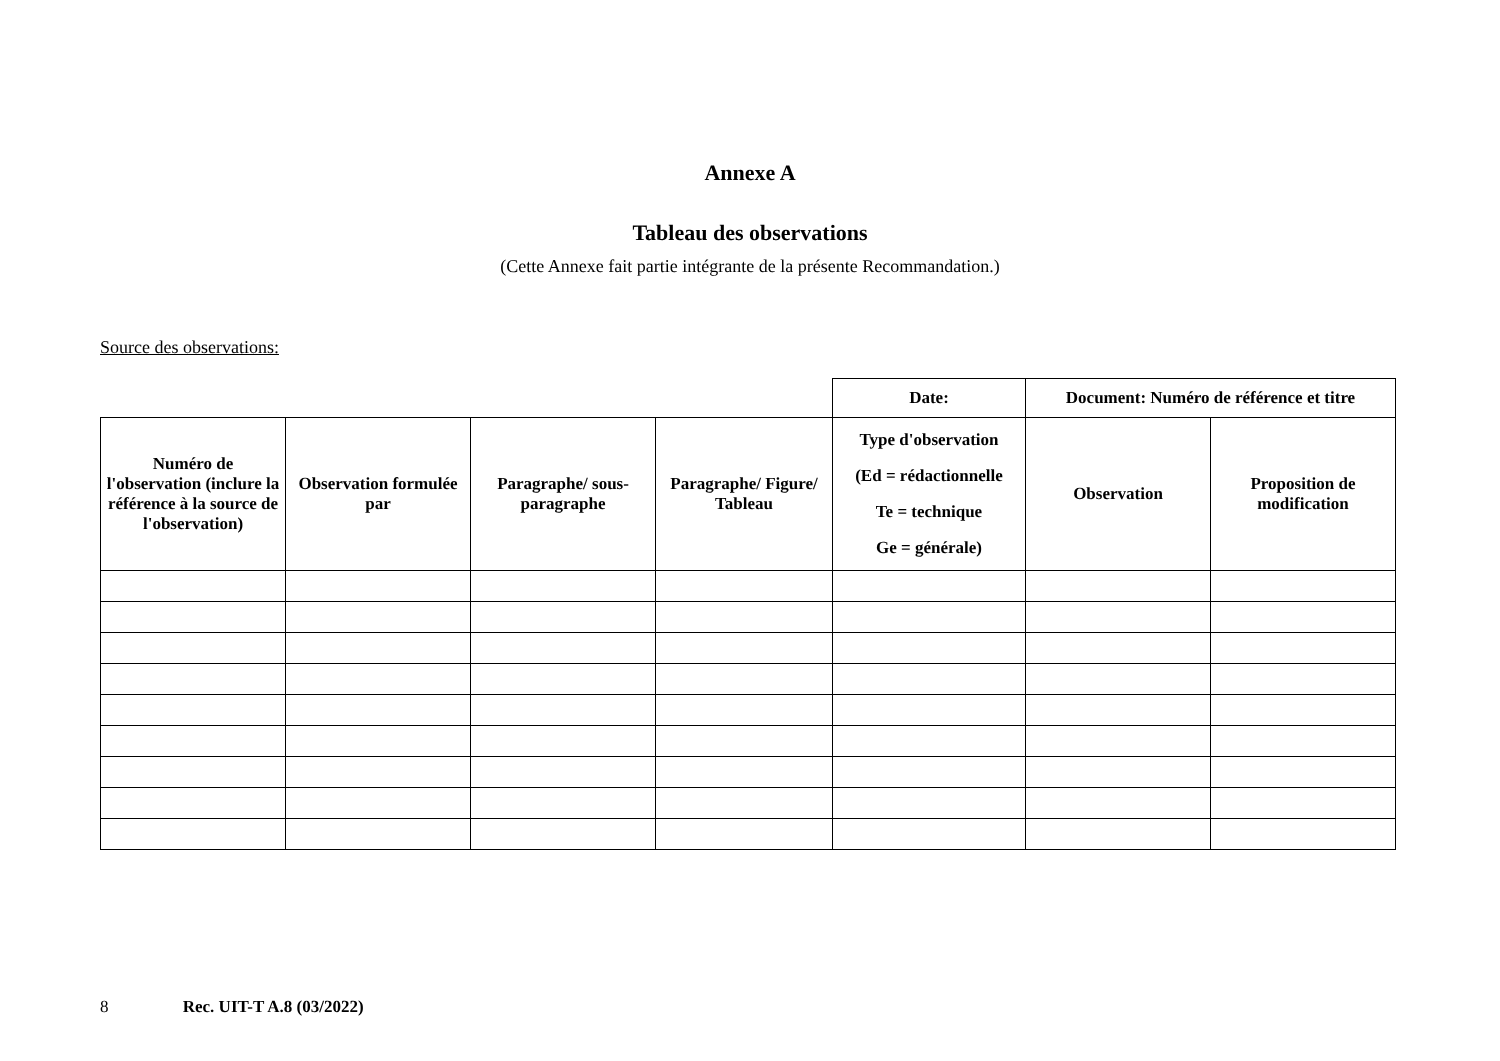Annexe A
Tableau des observations
(Cette Annexe fait partie intégrante de la présente Recommandation.)
Source des observations:
| | | | | Date: | Document: Numéro de référence et titre | |
| Numéro de l'observation (inclure la référence à la source de l'observation) | Observation formulée par | Paragraphe/ sous-paragraphe | Paragraphe/ Figure/ Tableau | Type d'observation (Ed = rédactionnelle Te = technique Ge = générale) | Observation | Proposition de modification |
8 Rec. UIT-T A.8 (03/2022)